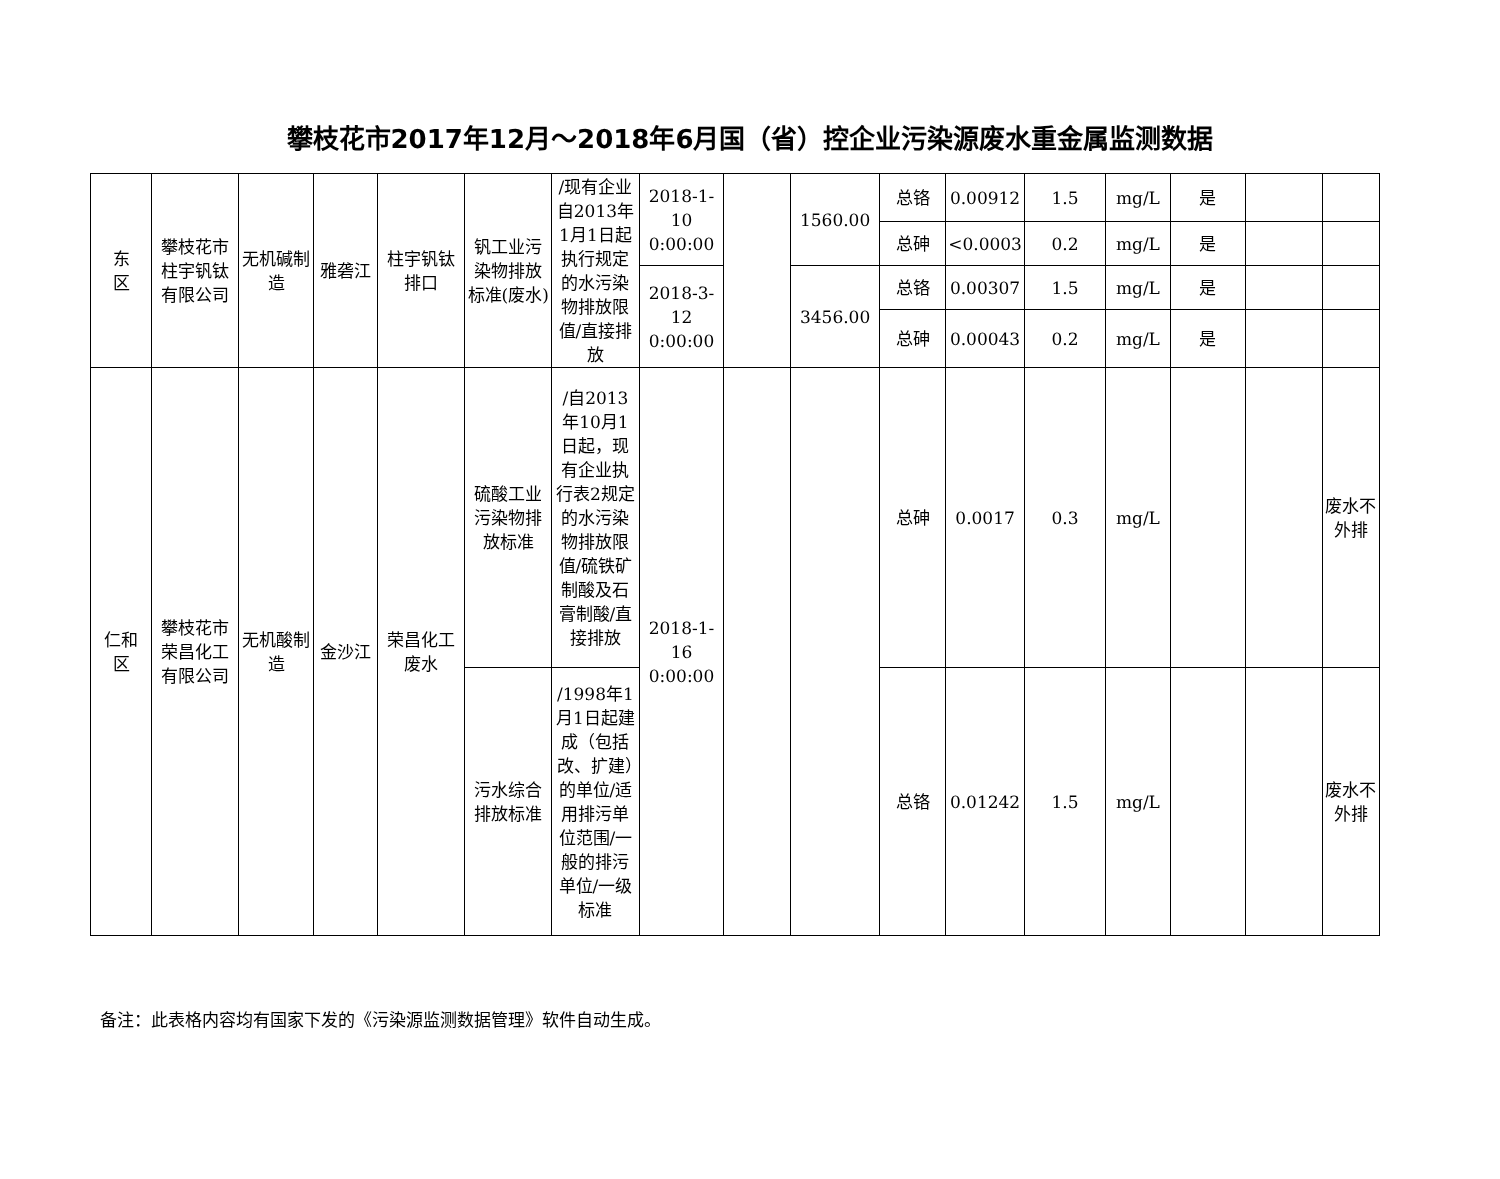攀枝花市2017年12月～2018年6月国（省）控企业污染源废水重金属监测数据
| 东 区 | 攀枝花市柱宇钒钛有限公司 | 无机碱制造 | 雅砻江 | 柱宇钒钛排口 | 钒工业污染物排放标准(废水) | /现有企业自2013年1月1日起执行规定的水污染物排放限值/直接排放 | 2018-1-10 0:00:00 | | 1560.00 | 总铬 | 0.00912 | 1.5 | mg/L | 是 | | |
| | | | | | | | | | | 总砷 | <0.0003 | 0.2 | mg/L | 是 | | |
| | | | | | | | 2018-3-12 0:00:00 | | 3456.00 | 总铬 | 0.00307 | 1.5 | mg/L | 是 | | |
| | | | | | | | | | | 总砷 | 0.00043 | 0.2 | mg/L | 是 | | |
| 仁和 区 | 攀枝花市荣昌化工有限公司 | 无机酸制造 | 金沙江 | 荣昌化工废水 | 硫酸工业污染物排放标准 | /自2013年10月1日起，现有企业执行表2规定的水污染物排放限值/硫铁矿制酸及石膏制酸/直接排放 | 2018-1-16 0:00:00 | | | 总砷 | 0.0017 | 0.3 | mg/L | | | 废水不外排 |
| | | | | | 污水综合排放标准 | /1998年1月1日起建成（包括改、扩建）的单位/适用排污单位范围/一般的排污单位/一级标准 | | | | 总铬 | 0.01242 | 1.5 | mg/L | | | 废水不外排 |
备注：此表格内容均有国家下发的《污染源监测数据管理》软件自动生成。